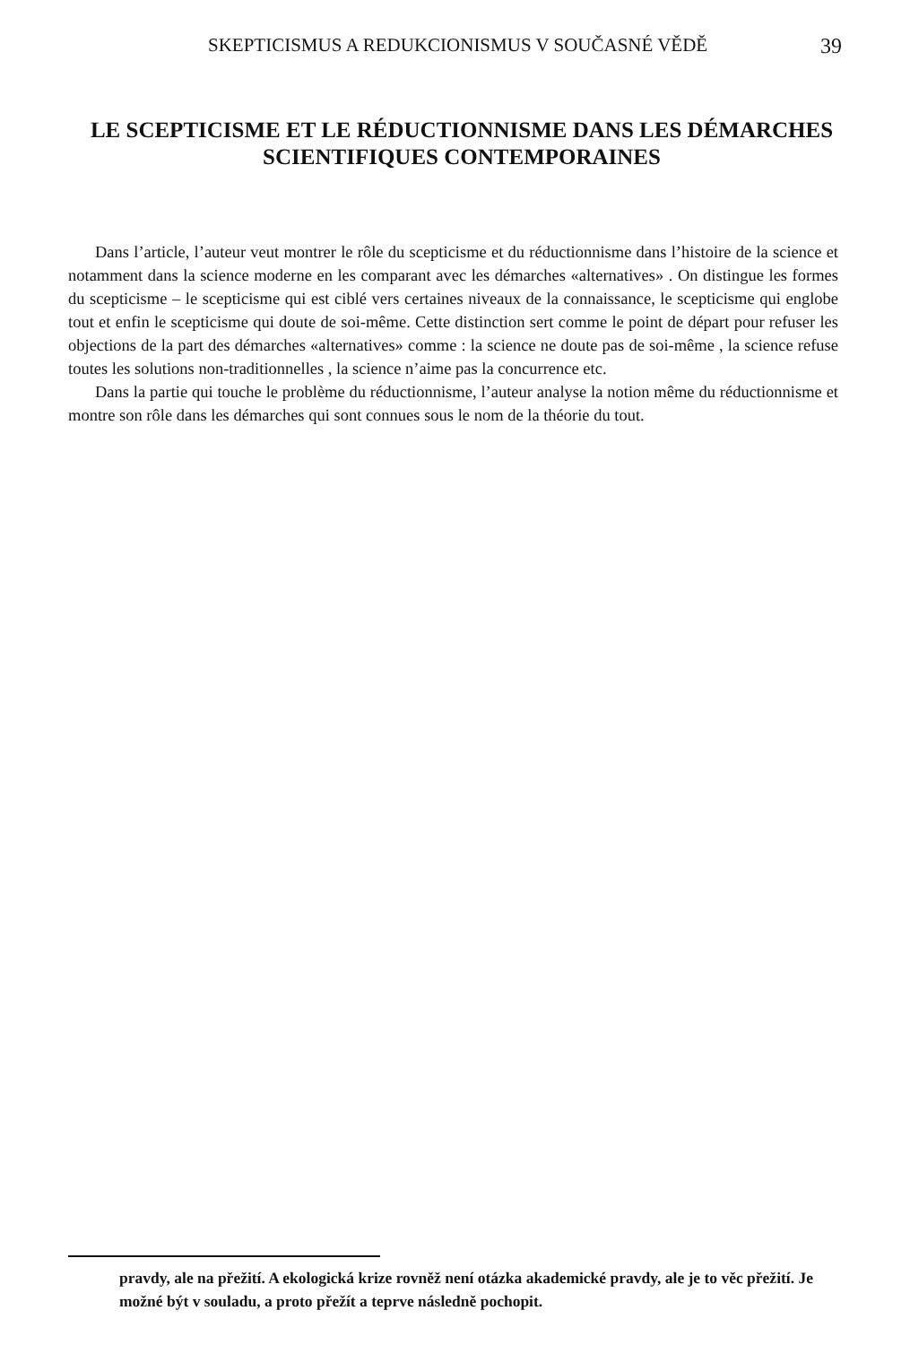SKEPTICISMUS A REDUKCIONISMUS V SOUČASNÉ VĚDĚ 39
LE SCEPTICISME ET LE RÉDUCTIONNISME DANS LES DÉMARCHES SCIENTIFIQUES CONTEMPORAINES
Dans l’article, l’auteur veut montrer le rôle du scepticisme et du réductionnisme dans l’histoire de la science et notamment dans la science moderne en les comparant avec les démarches «alternatives» . On distingue les formes du scepticisme – le scepticisme qui est ciblé vers certaines niveaux de la connaissance, le scepticisme qui englobe tout et enfin le scepticisme qui doute de soi-même. Cette distinction sert comme le point de départ pour refuser les objections de la part des démarches «alternatives» comme : la science ne doute pas de soi-même , la science refuse toutes les solutions non-traditionnelles , la science n’aime pas la concurrence etc.
Dans la partie qui touche le problème du réductionnisme, l’auteur analyse la notion même du réductionnisme et montre son rôle dans les démarches qui sont connues sous le nom de la théorie du tout.
pravdy, ale na přežití. A ekologická krize rovněž není otázka akademické pravdy, ale je to věc přežití. Je možné být v souladu, a proto přežít a teprve následně pochopit.